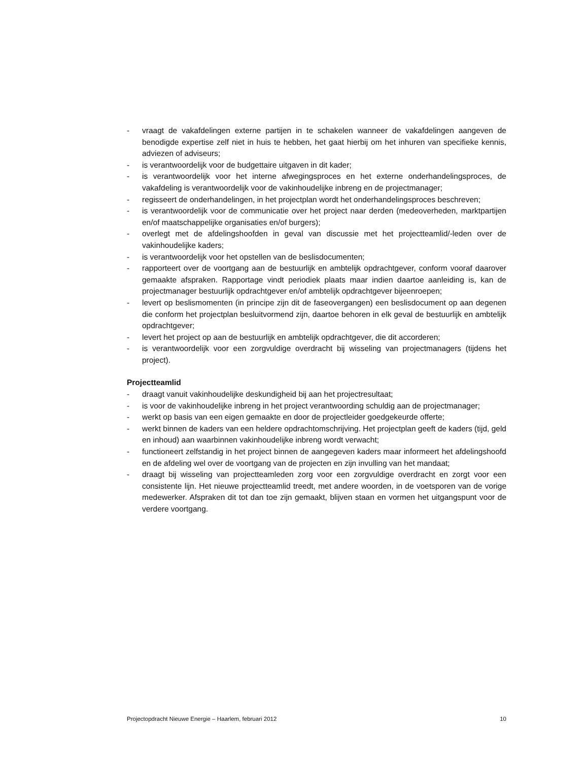- vraagt de vakafdelingen externe partijen in te schakelen wanneer de vakafdelingen aangeven de benodigde expertise zelf niet in huis te hebben, het gaat hierbij om het inhuren van specifieke kennis, adviezen of adviseurs;
- is verantwoordelijk voor de budgettaire uitgaven in dit kader;
- is verantwoordelijk voor het interne afwegingsproces en het externe onderhandelingsproces, de vakafdeling is verantwoordelijk voor de vakinhoudelijke inbreng en de projectmanager;
- regisseert de onderhandelingen, in het projectplan wordt het onderhandelingsproces beschreven;
- is verantwoordelijk voor de communicatie over het project naar derden (medeoverheden, marktpartijen en/of maatschappelijke organisaties en/of burgers);
- overlegt met de afdelingshoofden in geval van discussie met het projectteamlid/-leden over de vakinhoudelijke kaders;
- is verantwoordelijk voor het opstellen van de beslisdocumenten;
- rapporteert over de voortgang aan de bestuurlijk en ambtelijk opdrachtgever, conform vooraf daarover gemaakte afspraken. Rapportage vindt periodiek plaats maar indien daartoe aanleiding is, kan de projectmanager bestuurlijk opdrachtgever en/of ambtelijk opdrachtgever bijeenroepen;
- levert op beslismomenten (in principe zijn dit de faseovergangen) een beslisdocument op aan degenen die conform het projectplan besluitvormend zijn, daartoe behoren in elk geval de bestuurlijk en ambtelijk opdrachtgever;
- levert het project op aan de bestuurlijk en ambtelijk opdrachtgever, die dit accorderen;
- is verantwoordelijk voor een zorgvuldige overdracht bij wisseling van projectmanagers (tijdens het project).
Projectteamlid
- draagt vanuit vakinhoudelijke deskundigheid bij aan het projectresultaat;
- is voor de vakinhoudelijke inbreng in het project verantwoording schuldig aan de projectmanager;
- werkt op basis van een eigen gemaakte en door de projectleider goedgekeurde offerte;
- werkt binnen de kaders van een heldere opdrachtomschrijving. Het projectplan geeft de kaders (tijd, geld en inhoud) aan waarbinnen vakinhoudelijke inbreng wordt verwacht;
- functioneert zelfstandig in het project binnen de aangegeven kaders maar informeert het afdelingshoofd en de afdeling wel over de voortgang van de projecten en zijn invulling van het mandaat;
- draagt bij wisseling van projectteamleden zorg voor een zorgvuldige overdracht en zorgt voor een consistente lijn. Het nieuwe projectteamlid treedt, met andere woorden, in de voetsporen van de vorige medewerker. Afspraken dit tot dan toe zijn gemaakt, blijven staan en vormen het uitgangspunt voor de verdere voortgang.
Projectopdracht Nieuwe Energie – Haarlem, februari 2012 10